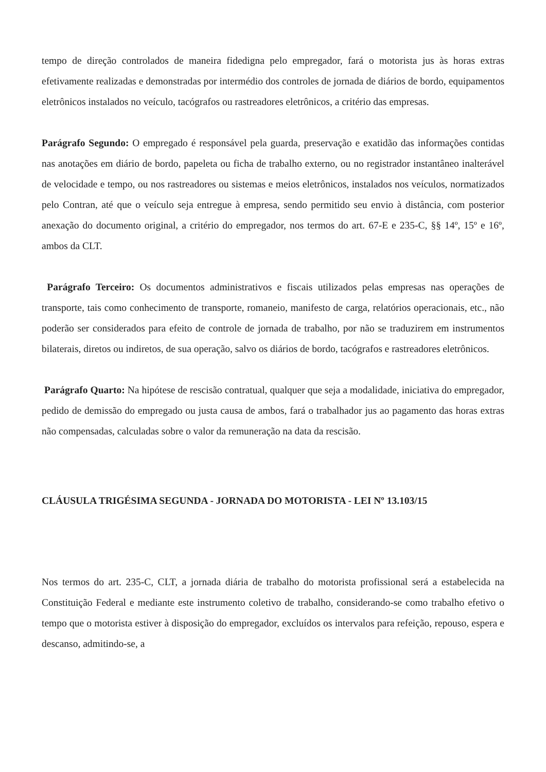tempo de direção controlados de maneira fidedigna pelo empregador, fará o motorista jus às horas extras efetivamente realizadas e demonstradas por intermédio dos controles de jornada de diários de bordo, equipamentos eletrônicos instalados no veículo, tacógrafos ou rastreadores eletrônicos, a critério das empresas.
Parágrafo Segundo: O empregado é responsável pela guarda, preservação e exatidão das informações contidas nas anotações em diário de bordo, papeleta ou ficha de trabalho externo, ou no registrador instantâneo inalterável de velocidade e tempo, ou nos rastreadores ou sistemas e meios eletrônicos, instalados nos veículos, normatizados pelo Contran, até que o veículo seja entregue à empresa, sendo permitido seu envio à distância, com posterior anexação do documento original, a critério do empregador, nos termos do art. 67-E e 235-C, §§ 14º, 15º e 16º, ambos da CLT.
Parágrafo Terceiro: Os documentos administrativos e fiscais utilizados pelas empresas nas operações de transporte, tais como conhecimento de transporte, romaneio, manifesto de carga, relatórios operacionais, etc., não poderão ser considerados para efeito de controle de jornada de trabalho, por não se traduzirem em instrumentos bilaterais, diretos ou indiretos, de sua operação, salvo os diários de bordo, tacógrafos e rastreadores eletrônicos.
Parágrafo Quarto: Na hipótese de rescisão contratual, qualquer que seja a modalidade, iniciativa do empregador, pedido de demissão do empregado ou justa causa de ambos, fará o trabalhador jus ao pagamento das horas extras não compensadas, calculadas sobre o valor da remuneração na data da rescisão.
CLÁUSULA TRIGÉSIMA SEGUNDA - JORNADA DO MOTORISTA - LEI Nº 13.103/15
Nos termos do art. 235-C, CLT, a jornada diária de trabalho do motorista profissional será a estabelecida na Constituição Federal e mediante este instrumento coletivo de trabalho, considerando-se como trabalho efetivo o tempo que o motorista estiver à disposição do empregador, excluídos os intervalos para refeição, repouso, espera e descanso, admitindo-se, a